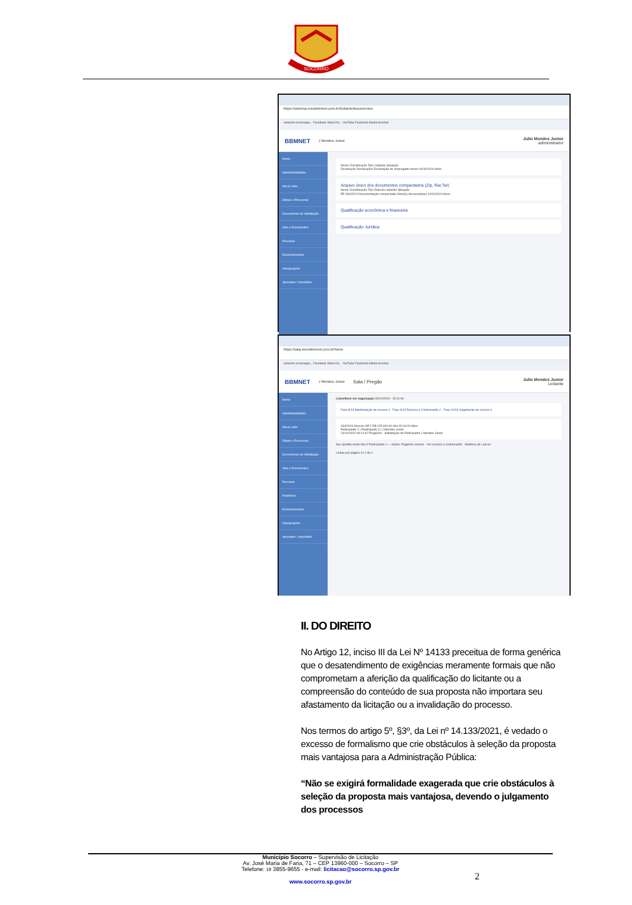SOCORRO
https://sistema.novobbmnet.com.br/licitante/documentos
cartucho recarregav... Facebook Video Do... YouTube Facebook Adobe Acrobat
BBMNET J Mendes Junior Julio Mendes Junior
administrador
Home
Sala/Modalidades
Meus Lotes
Editais e Processos
Documentos de Habilitação
Atas e Documentos
Recursos
Esclarecimentos
Impugnações
Apenados / Impedidos
Nome Classificação Tipo cadastre Situação
Declaração Declarações Declaração de empregado menor 04/10/2024 Ativo
Arquivo único dos documentos compactados (Zip, Rar,Tar)
Nome Classificação Tipo Data do cadastre Situação
PE 034/2024 Documentação compactada Outro(s) documento(s) 24/10/2024 Novo
Qualificação econômica e financeira
Qualificação Jurídica
https://sala.novobbmnet.com.br/home
cartucho recarregav... Facebook Video Do... YouTube Facebook Adobe Acrobat
BBMNET J Mendes Junior Sala / Pregão Julio Mendes Junior
Licitante
Home
Sala/Modalidades
Meus Lotes
Editais e Processos
Documentos de Habilitação
Atas e Documentos
Recursos
Relatórios
Esclarecimentos
Impugnações
Apenados / Impedidos
Lotes/Itens em negociação 30/10/2024 - 15:11:40
Fase 8/13 Manifestação de recurso 0 · Fase 9/13 Recurso e Contrarrazão 2 · Fase 10/13 Julgamento de recurso 0
034/2024 Socorro SP 2 R$ 125.000,00 Sim 00:10:00 Ativo
Participante 2 | Participante 3 | J Mendes Junior
24/10/2024 09:14:42 Pregoeiro - Inabilitação do Participante J Mendes Junior
Seu apelido neste lote é Participante 1 — Ações: Registrar recurso · Ver recurso e contrarrazão · Histórico de Lances
Linhas por página 10 1 de 1
II. DO DIREITO
No Artigo 12, inciso III da Lei Nº 14133 preceitua de forma genérica que o desatendimento de exigências meramente formais que não comprometam a aferição da qualificação do licitante ou a compreensão do conteúdo de sua proposta não importara seu afastamento da licitação ou a invalidação do processo.
Nos termos do artigo 5º, §3º, da Lei nº 14.133/2021, é vedado o excesso de formalismo que crie obstáculos à seleção da proposta mais vantajosa para a Administração Pública:
“Não se exigirá formalidade exagerada que crie obstáculos à seleção da proposta mais vantajosa, devendo o julgamento dos processos
Município Socorro – Supervisão de Licitação
Av. José Maria de Faria, 71 – CEP 13960-000 – Socorro – SP
Telefone: 19 3855-9655 - e-mail: licitacao@socorro.sp.gov.br
www.socorro.sp.gov.br
2